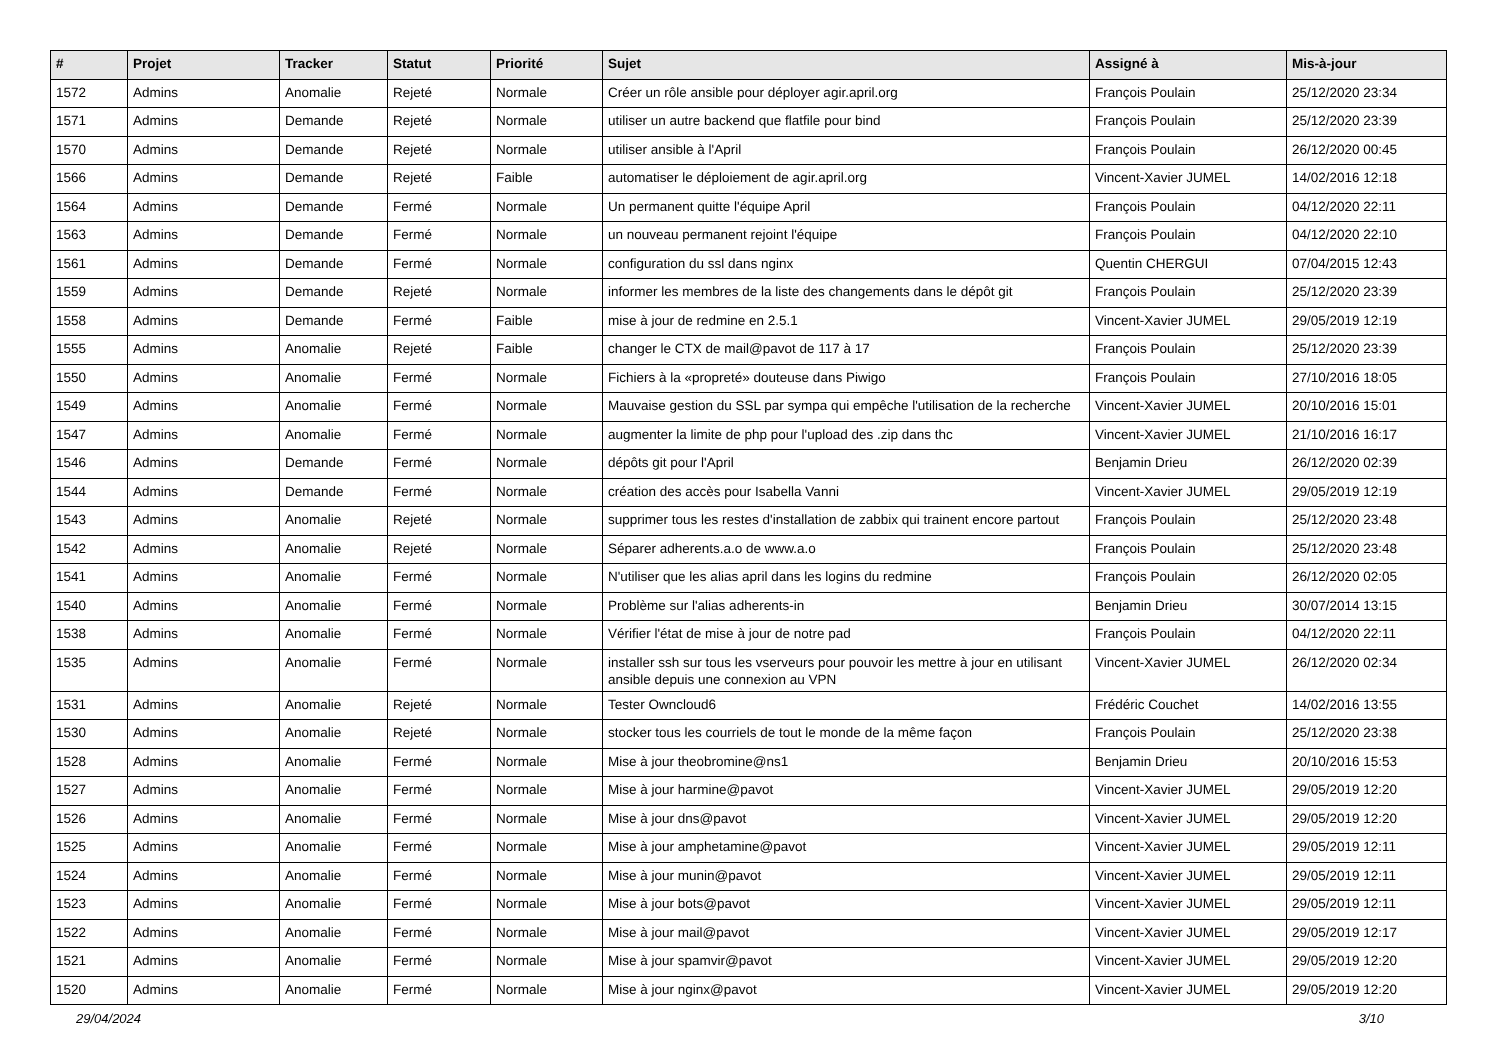| # | Projet | Tracker | Statut | Priorité | Sujet | Assigné à | Mis-à-jour |
| --- | --- | --- | --- | --- | --- | --- | --- |
| 1572 | Admins | Anomalie | Rejeté | Normale | Créer un rôle ansible pour déployer agir.april.org | François Poulain | 25/12/2020 23:34 |
| 1571 | Admins | Demande | Rejeté | Normale | utiliser un autre backend que flatfile pour bind | François Poulain | 25/12/2020 23:39 |
| 1570 | Admins | Demande | Rejeté | Normale | utiliser ansible à l'April | François Poulain | 26/12/2020 00:45 |
| 1566 | Admins | Demande | Rejeté | Faible | automatiser le déploiement de agir.april.org | Vincent-Xavier JUMEL | 14/02/2016 12:18 |
| 1564 | Admins | Demande | Fermé | Normale | Un permanent quitte l'équipe April | François Poulain | 04/12/2020 22:11 |
| 1563 | Admins | Demande | Fermé | Normale | un nouveau permanent rejoint l'équipe | François Poulain | 04/12/2020 22:10 |
| 1561 | Admins | Demande | Fermé | Normale | configuration du ssl dans nginx | Quentin CHERGUI | 07/04/2015 12:43 |
| 1559 | Admins | Demande | Rejeté | Normale | informer les membres de la liste des changements dans le dépôt git | François Poulain | 25/12/2020 23:39 |
| 1558 | Admins | Demande | Fermé | Faible | mise à jour de redmine en 2.5.1 | Vincent-Xavier JUMEL | 29/05/2019 12:19 |
| 1555 | Admins | Anomalie | Rejeté | Faible | changer le CTX de mail@pavot de 117 à 17 | François Poulain | 25/12/2020 23:39 |
| 1550 | Admins | Anomalie | Fermé | Normale | Fichiers à la «propreté» douteuse dans Piwigo | François Poulain | 27/10/2016 18:05 |
| 1549 | Admins | Anomalie | Fermé | Normale | Mauvaise gestion du SSL par sympa qui empêche l'utilisation de la recherche | Vincent-Xavier JUMEL | 20/10/2016 15:01 |
| 1547 | Admins | Anomalie | Fermé | Normale | augmenter la limite de php pour l'upload des .zip dans thc | Vincent-Xavier JUMEL | 21/10/2016 16:17 |
| 1546 | Admins | Demande | Fermé | Normale | dépôts git pour l'April | Benjamin Drieu | 26/12/2020 02:39 |
| 1544 | Admins | Demande | Fermé | Normale | création des accès pour Isabella Vanni | Vincent-Xavier JUMEL | 29/05/2019 12:19 |
| 1543 | Admins | Anomalie | Rejeté | Normale | supprimer tous les restes d'installation de zabbix qui trainent encore partout | François Poulain | 25/12/2020 23:48 |
| 1542 | Admins | Anomalie | Rejeté | Normale | Séparer adherents.a.o de www.a.o | François Poulain | 25/12/2020 23:48 |
| 1541 | Admins | Anomalie | Fermé | Normale | N'utiliser que les alias april dans les logins du redmine | François Poulain | 26/12/2020 02:05 |
| 1540 | Admins | Anomalie | Fermé | Normale | Problème sur l'alias adherents-in | Benjamin Drieu | 30/07/2014 13:15 |
| 1538 | Admins | Anomalie | Fermé | Normale | Vérifier l'état de mise à jour de notre pad | François Poulain | 04/12/2020 22:11 |
| 1535 | Admins | Anomalie | Fermé | Normale | installer ssh sur tous les vserveurs pour pouvoir les mettre à jour en utilisant ansible depuis une connexion au VPN | Vincent-Xavier JUMEL | 26/12/2020 02:34 |
| 1531 | Admins | Anomalie | Rejeté | Normale | Tester Owncloud6 | Frédéric Couchet | 14/02/2016 13:55 |
| 1530 | Admins | Anomalie | Rejeté | Normale | stocker tous les courriels de tout le monde de la même façon | François Poulain | 25/12/2020 23:38 |
| 1528 | Admins | Anomalie | Fermé | Normale | Mise à jour theobromine@ns1 | Benjamin Drieu | 20/10/2016 15:53 |
| 1527 | Admins | Anomalie | Fermé | Normale | Mise à jour harmine@pavot | Vincent-Xavier JUMEL | 29/05/2019 12:20 |
| 1526 | Admins | Anomalie | Fermé | Normale | Mise à jour dns@pavot | Vincent-Xavier JUMEL | 29/05/2019 12:20 |
| 1525 | Admins | Anomalie | Fermé | Normale | Mise à jour amphetamine@pavot | Vincent-Xavier JUMEL | 29/05/2019 12:11 |
| 1524 | Admins | Anomalie | Fermé | Normale | Mise à jour munin@pavot | Vincent-Xavier JUMEL | 29/05/2019 12:11 |
| 1523 | Admins | Anomalie | Fermé | Normale | Mise à jour bots@pavot | Vincent-Xavier JUMEL | 29/05/2019 12:11 |
| 1522 | Admins | Anomalie | Fermé | Normale | Mise à jour mail@pavot | Vincent-Xavier JUMEL | 29/05/2019 12:17 |
| 1521 | Admins | Anomalie | Fermé | Normale | Mise à jour spamvir@pavot | Vincent-Xavier JUMEL | 29/05/2019 12:20 |
| 1520 | Admins | Anomalie | Fermé | Normale | Mise à jour nginx@pavot | Vincent-Xavier JUMEL | 29/05/2019 12:20 |
29/04/2024 3/10